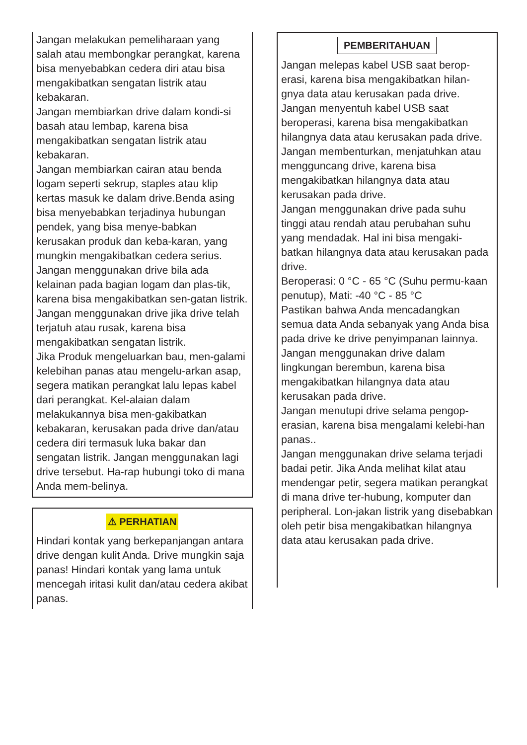Jangan melakukan pemeliharaan yang salah atau membongkar perangkat, karena bisa menyebabkan cedera diri atau bisa mengakibatkan sengatan listrik atau kebakaran.
Jangan membiarkan drive dalam kondi-si basah atau lembap, karena bisa mengakibatkan sengatan listrik atau kebakaran.
Jangan membiarkan cairan atau benda logam seperti sekrup, staples atau klip kertas masuk ke dalam drive.Benda asing bisa menyebabkan terjadinya hubungan pendek, yang bisa menye-babkan kerusakan produk dan keba-karan, yang mungkin mengakibatkan cedera serius.
Jangan menggunakan drive bila ada kelainan pada bagian logam dan plas-tik, karena bisa mengakibatkan sen-gatan listrik.
Jangan menggunakan drive jika drive telah terjatuh atau rusak, karena bisa mengakibatkan sengatan listrik.
Jika Produk mengeluarkan bau, men-galami kelebihan panas atau mengelu-arkan asap, segera matikan perangkat lalu lepas kabel dari perangkat. Kel-alaian dalam melakukannya bisa men-gakibatkan kebakaran, kerusakan pada drive dan/atau cedera diri termasuk luka bakar dan sengatan listrik. Jangan menggunakan lagi drive tersebut. Ha-rap hubungi toko di mana Anda mem-belinya.
⚠ PERHATIAN
Hindari kontak yang berkepanjangan antara drive dengan kulit Anda. Drive mungkin saja panas! Hindari kontak yang lama untuk mencegah iritasi kulit dan/atau cedera akibat panas.
PEMBERITAHUAN
Jangan melepas kabel USB saat berop-erasi, karena bisa mengakibatkan hilan-gnya data atau kerusakan pada drive.
Jangan menyentuh kabel USB saat beroperasi, karena bisa mengakibatkan hilangnya data atau kerusakan pada drive.
Jangan membenturkan, menjatuhkan atau mengguncang drive, karena bisa mengakibatkan hilangnya data atau kerusakan pada drive.
Jangan menggunakan drive pada suhu tinggi atau rendah atau perubahan suhu yang mendadak. Hal ini bisa mengaki-batkan hilangnya data atau kerusakan pada drive.
Beroperasi: 0 °C - 65 °C (Suhu permu-kaan penutup), Mati: -40 °C - 85 °C
Pastikan bahwa Anda mencadangkan semua data Anda sebanyak yang Anda bisa pada drive ke drive penyimpanan lainnya.
Jangan menggunakan drive dalam lingkungan berembun, karena bisa mengakibatkan hilangnya data atau kerusakan pada drive.
Jangan menutupi drive selama pengop-erasian, karena bisa mengalami kelebi-han panas..
Jangan menggunakan drive selama terjadi badai petir. Jika Anda melihat kilat atau mendengar petir, segera matikan perangkat di mana drive ter-hubung, komputer dan peripheral. Lon-jakan listrik yang disebabkan oleh petir bisa mengakibatkan hilangnya data atau kerusakan pada drive.